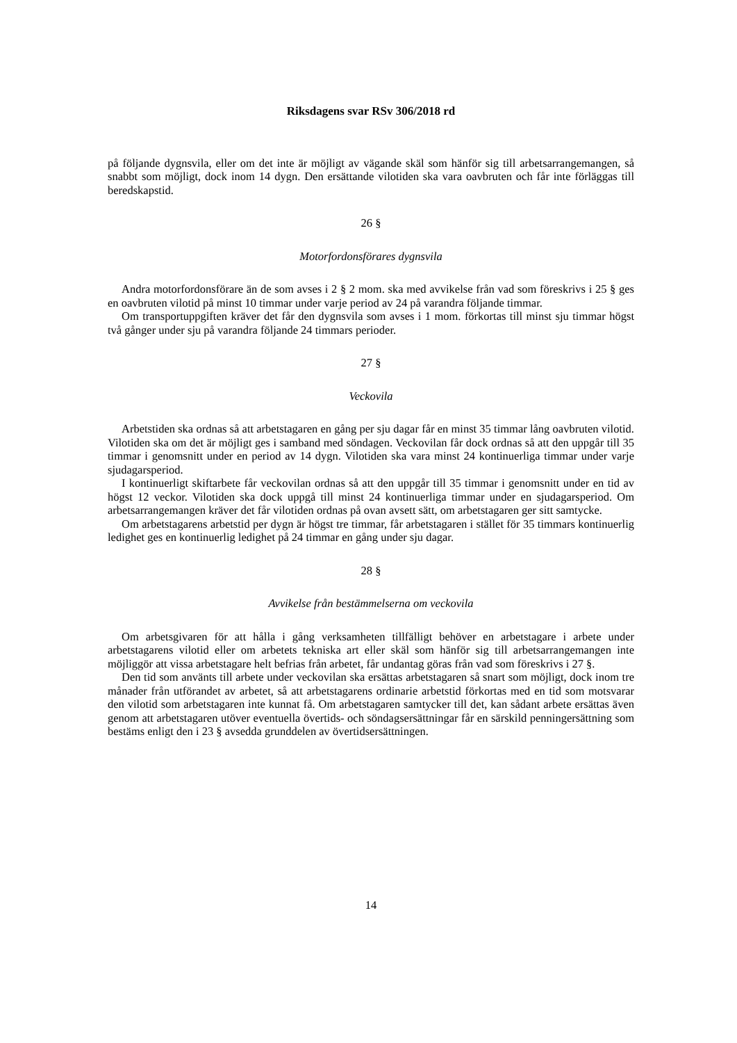Riksdagens svar RSv 306/2018 rd
på följande dygnsvila, eller om det inte är möjligt av vägande skäl som hänför sig till arbetsarrangemangen, så snabbt som möjligt, dock inom 14 dygn. Den ersättande vilotiden ska vara oavbruten och får inte förläggas till beredskapstid.
26 §
Motorfordonsförares dygnsvila
Andra motorfordonsförare än de som avses i 2 § 2 mom. ska med avvikelse från vad som föreskrivs i 25 § ges en oavbruten vilotid på minst 10 timmar under varje period av 24 på varandra följande timmar.
Om transportuppgiften kräver det får den dygnsvila som avses i 1 mom. förkortas till minst sju timmar högst två gånger under sju på varandra följande 24 timmars perioder.
27 §
Veckovila
Arbetstiden ska ordnas så att arbetstagaren en gång per sju dagar får en minst 35 timmar lång oavbruten vilotid. Vilotiden ska om det är möjligt ges i samband med söndagen. Veckovilan får dock ordnas så att den uppgår till 35 timmar i genomsnitt under en period av 14 dygn. Vilotiden ska vara minst 24 kontinuerliga timmar under varje sjudagarsperiod.
I kontinuerligt skiftarbete får veckovilan ordnas så att den uppgår till 35 timmar i genomsnitt under en tid av högst 12 veckor. Vilotiden ska dock uppgå till minst 24 kontinuerliga timmar under en sjudagarsperiod. Om arbetsarrangemangen kräver det får vilotiden ordnas på ovan avsett sätt, om arbetstagaren ger sitt samtycke.
Om arbetstagarens arbetstid per dygn är högst tre timmar, får arbetstagaren i stället för 35 timmars kontinuerlig ledighet ges en kontinuerlig ledighet på 24 timmar en gång under sju dagar.
28 §
Avvikelse från bestämmelserna om veckovila
Om arbetsgivaren för att hålla i gång verksamheten tillfälligt behöver en arbetstagare i arbete under arbetstagarens vilotid eller om arbetets tekniska art eller skäl som hänför sig till arbetsarrangemangen inte möjliggör att vissa arbetstagare helt befrias från arbetet, får undantag göras från vad som föreskrivs i 27 §.
Den tid som använts till arbete under veckovilan ska ersättas arbetstagaren så snart som möjligt, dock inom tre månader från utförandet av arbetet, så att arbetstagarens ordinarie arbetstid förkortas med en tid som motsvarar den vilotid som arbetstagaren inte kunnat få. Om arbetstagaren samtycker till det, kan sådant arbete ersättas även genom att arbetstagaren utöver eventuella övertids- och söndagsersättningar får en särskild penningersättning som bestäms enligt den i 23 § avsedda grunddelen av övertidsersättningen.
14